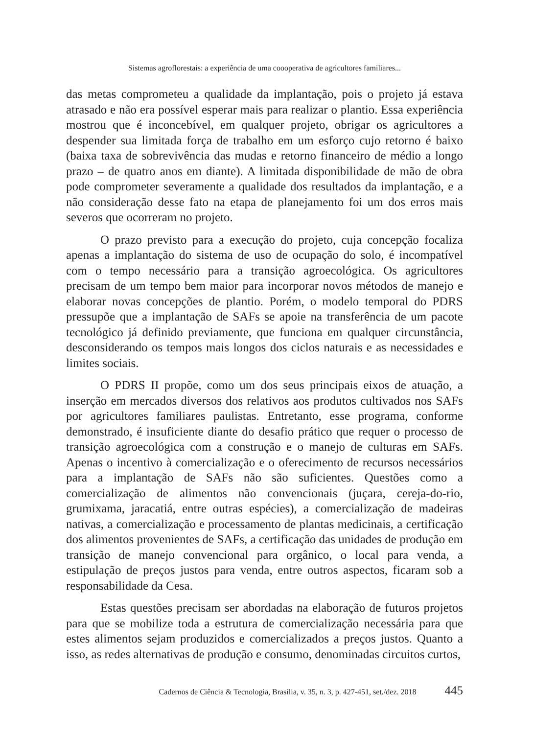Sistemas agroflorestais: a experiência de uma coooperativa de agricultores familiares...
das metas comprometeu a qualidade da implantação, pois o projeto já estava atrasado e não era possível esperar mais para realizar o plantio. Essa experiência mostrou que é inconcebível, em qualquer projeto, obrigar os agricultores a despender sua limitada força de trabalho em um esforço cujo retorno é baixo (baixa taxa de sobrevivência das mudas e retorno financeiro de médio a longo prazo – de quatro anos em diante). A limitada disponibilidade de mão de obra pode comprometer severamente a qualidade dos resultados da implantação, e a não consideração desse fato na etapa de planejamento foi um dos erros mais severos que ocorreram no projeto.
O prazo previsto para a execução do projeto, cuja concepção focaliza apenas a implantação do sistema de uso de ocupação do solo, é incompatível com o tempo necessário para a transição agroecológica. Os agricultores precisam de um tempo bem maior para incorporar novos métodos de manejo e elaborar novas concepções de plantio. Porém, o modelo temporal do PDRS pressupõe que a implantação de SAFs se apoie na transferência de um pacote tecnológico já definido previamente, que funciona em qualquer circunstância, desconsiderando os tempos mais longos dos ciclos naturais e as necessidades e limites sociais.
O PDRS II propõe, como um dos seus principais eixos de atuação, a inserção em mercados diversos dos relativos aos produtos cultivados nos SAFs por agricultores familiares paulistas. Entretanto, esse programa, conforme demonstrado, é insuficiente diante do desafio prático que requer o processo de transição agroecológica com a construção e o manejo de culturas em SAFs. Apenas o incentivo à comercialização e o oferecimento de recursos necessários para a implantação de SAFs não são suficientes. Questões como a comercialização de alimentos não convencionais (juçara, cereja-do-rio, grumixama, jaracatiá, entre outras espécies), a comercialização de madeiras nativas, a comercialização e processamento de plantas medicinais, a certificação dos alimentos provenientes de SAFs, a certificação das unidades de produção em transição de manejo convencional para orgânico, o local para venda, a estipulação de preços justos para venda, entre outros aspectos, ficaram sob a responsabilidade da Cesa.
Estas questões precisam ser abordadas na elaboração de futuros projetos para que se mobilize toda a estrutura de comercialização necessária para que estes alimentos sejam produzidos e comercializados a preços justos. Quanto a isso, as redes alternativas de produção e consumo, denominadas circuitos curtos,
Cadernos de Ciência & Tecnologia, Brasília, v. 35, n. 3, p. 427-451, set./dez. 2018 445